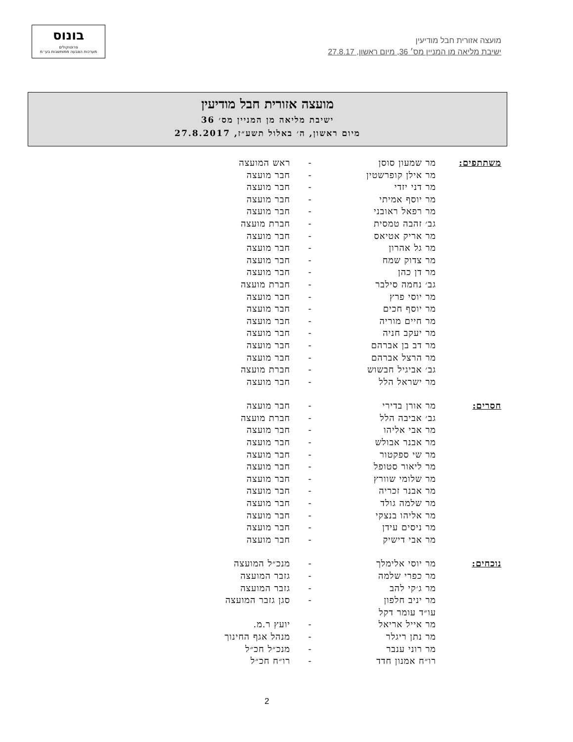מועצה אזורית חבל מודיעין
ישיבת מליאה מן המניין מס׳ 36, מיום ראשון, 27.8.17
בונוס
פרוטוקולים
מערכות הצבעה ממוחשבות בע״מ
מועצה אזורית חבל מודיעין
ישיבת מליאה מן המניין מס׳ 36
מיום ראשון, ה׳ באלול תשע״ז, 27.8.2017
| משתתפים: | מר שמעון סוסן | - | ראש המועצה |
| | מר אילן קופרשטין | - | חבר מועצה |
| | מר דני יזדי | - | חבר מועצה |
| | מר יוסף אמיתי | - | חבר מועצה |
| | מר רפאל ראובני | - | חבר מועצה |
| | גב׳ זהבה טמסית | - | חברת מועצה |
| | מר אריק אטיאס | - | חבר מועצה |
| | מר גל אהרון | - | חבר מועצה |
| | מר צדוק שמח | - | חבר מועצה |
| | מר דן כהן | - | חבר מועצה |
| | גב׳ נחמה סילבר | - | חברת מועצה |
| | מר יוסי פרץ | - | חבר מועצה |
| | מר יוסף חכים | - | חבר מועצה |
| | מר חיים מוריה | - | חבר מועצה |
| | מר יעקב חניה | - | חבר מועצה |
| | מר דב בן אברהם | - | חבר מועצה |
| | מר הרצל אברהם | - | חבר מועצה |
| | גב׳ אביגיל חבשוש | - | חברת מועצה |
| | מר ישראל הלל | - | חבר מועצה |
| חסרים: | מר אורן בדירי | - | חבר מועצה |
| | גב׳ אביבה הלל | - | חברת מועצה |
| | מר אבי אליהו | - | חבר מועצה |
| | מר אבנר אבולש | - | חבר מועצה |
| | מר שי ספקטור | - | חבר מועצה |
| | מר ליאור סטופל | - | חבר מועצה |
| | מר שלומי שוורץ | - | חבר מועצה |
| | מר אבנר זכריה | - | חבר מועצה |
| | מר שלמה גולד | - | חבר מועצה |
| | מר אליהו בנצקי | - | חבר מועצה |
| | מר ניסים עידן | - | חבר מועצה |
| | מר אבי דישיק | - | חבר מועצה |
| נוכחים: | מר יוסי אלימלך | - | מנכ״ל המועצה |
| | מר כפרי שלמה | - | גזבר המועצה |
| | מר ג׳קי להב | - | גזבר המועצה |
| | מר יניב חלפון | - | סגן גזבר המועצה |
| | עו״ד עומר דקל | | |
| | מר אייל אריאל | - | יועץ ר.מ. |
| | מר נתן ריגלר | - | מנהל אגף החינוך |
| | מר רוני ענבר | - | מנכ״ל חכ״ל |
| | רו״ח אמנון חדד | - | רו״ח חכ״ל |
2